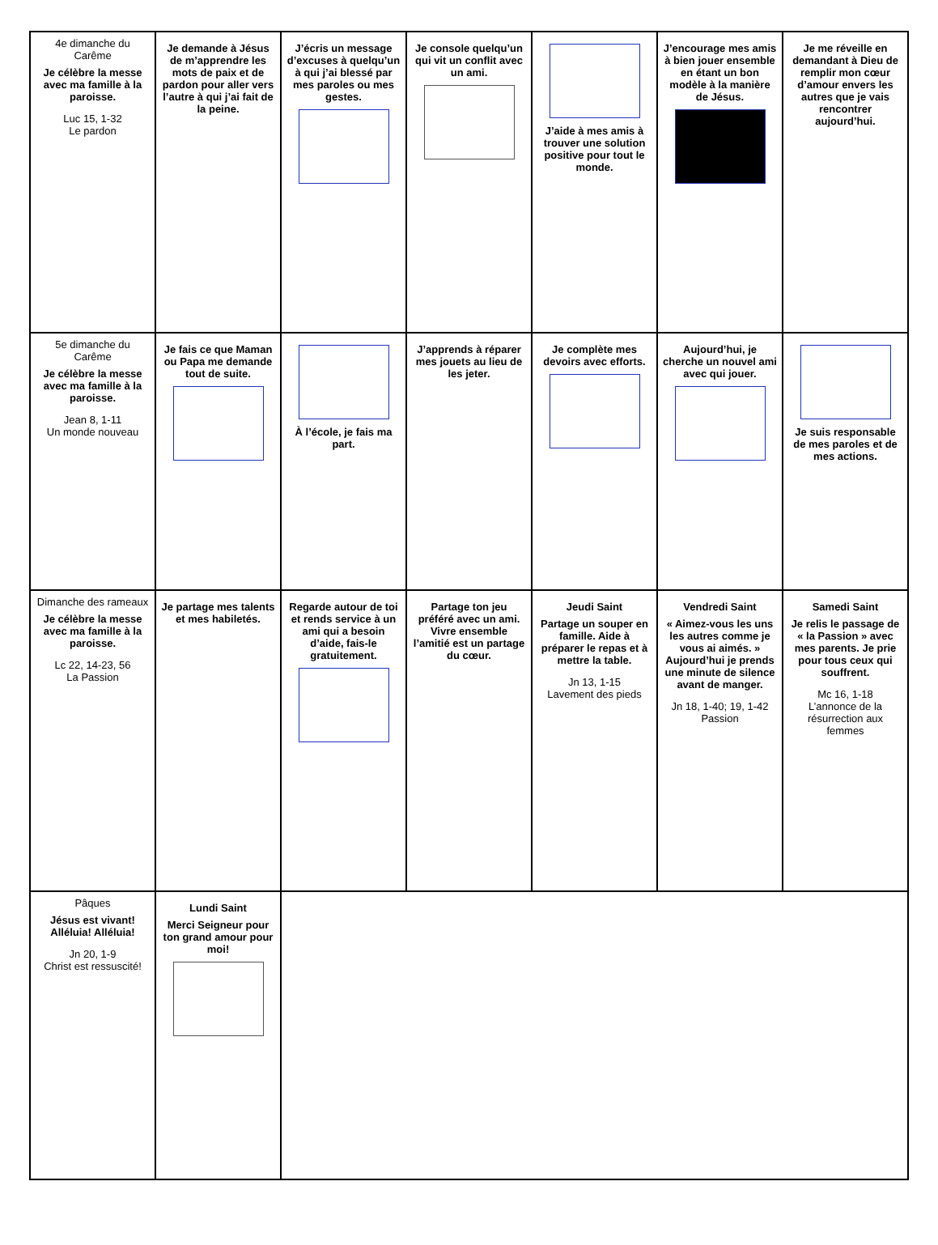| 4e dimanche du Carême Je célèbre la messe avec ma famille à la paroisse. Luc 15, 1-32 Le pardon | Je demande à Jésus de m’apprendre les mots de paix et de pardon pour aller vers l’autre à qui j’ai fait de la peine. | J’écris un message d’excuses à quelqu’un à qui j’ai blessé par mes paroles ou mes gestes. | Je console quelqu’un qui vit un conflit avec un ami. | J’aide à mes amis à trouver une solution positive pour tout le monde. | J’encourage mes amis à bien jouer ensemble en étant un bon modèle à la manière de Jésus. | Je me réveille en demandant à Dieu de remplir mon cœur d’amour envers les autres que je vais rencontrer aujourd’hui. |
| 5e dimanche du Carême Je célèbre la messe avec ma famille à la paroisse. Jean 8, 1-11 Un monde nouveau | Je fais ce que Maman ou Papa me demande tout de suite. | À l’école, je fais ma part. | J’apprends à réparer mes jouets au lieu de les jeter. | Je complète mes devoirs avec efforts. | Aujourd’hui, je cherche un nouvel ami avec qui jouer. | Je suis responsable de mes paroles et de mes actions. |
| Dimanche des rameaux Je célèbre la messe avec ma famille à la paroisse. Lc 22, 14-23, 56 La Passion | Je partage mes talents et mes habiletés. | Regarde autour de toi et rends service à un ami qui a besoin d’aide, fais-le gratuitement. | Partage ton jeu préféré avec un ami. Vivre ensemble l’amitié est un partage du cœur. | Jeudi Saint Partage un souper en famille. Aide à préparer le repas et à mettre la table. Jn 13, 1-15 Lavement des pieds | Vendredi Saint « Aimez-vous les uns les autres comme je vous ai aimés. » Aujourd’hui je prends une minute de silence avant de manger. Jn 18, 1-40; 19, 1-42 Passion | Samedi Saint Je relis le passage de « la Passion » avec mes parents. Je prie pour tous ceux qui souffrent. Mc 16, 1-18 L’annonce de la résurrection aux femmes |
| Pâques Jésus est vivant! Alléluia! Alléluia! Jn 20, 1-9 Christ est ressuscité! | Lundi Saint Merci Seigneur pour ton grand amour pour moi! | | | | | |